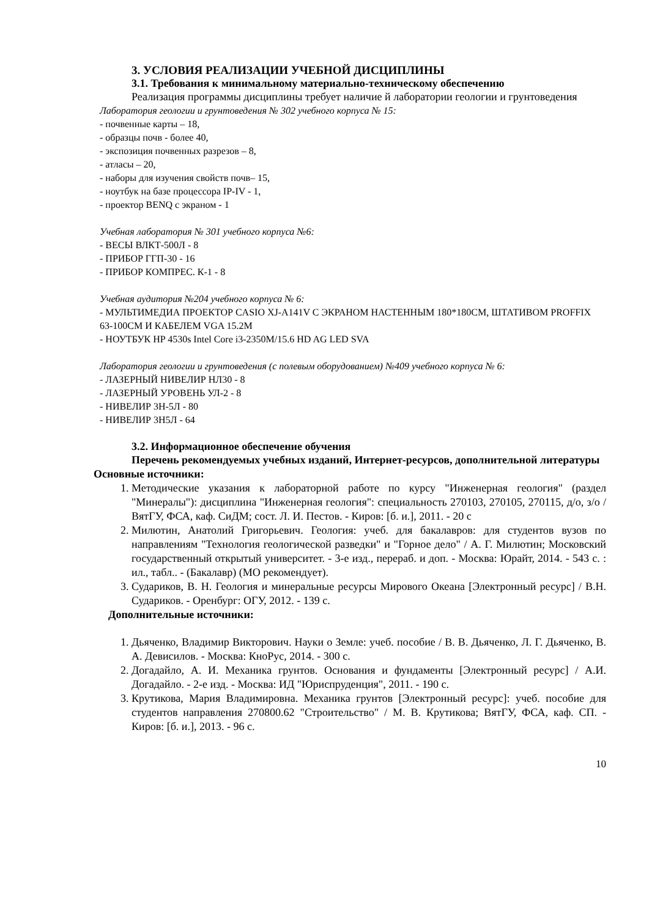3. УСЛОВИЯ РЕАЛИЗАЦИИ УЧЕБНОЙ ДИСЦИПЛИНЫ
3.1. Требования к минимальному материально-техническому обеспечению
Реализация программы дисциплины требует наличие й лаборатории геологии и грунтоведения
Лаборатория геологии и грунтоведения № 302 учебного корпуса № 15:
- почвенные карты – 18,
- образцы почв - более 40,
- экспозиция почвенных разрезов – 8,
- атласы – 20,
- наборы для изучения свойств почв– 15,
- ноутбук на базе процессора IP-IV - 1,
- проектор BENQ с экраном - 1
Учебная лаборатория № 301 учебного корпуса №6:
- ВЕСЫ ВЛКТ-500Л - 8
- ПРИБОР ГГП-30 - 16
- ПРИБОР КОМПРЕС. К-1 - 8
Учебная аудитория №204 учебного корпуса № 6:
- МУЛЬТИМЕДИА ПРОЕКТОР CASIO XJ-A141V С ЭКРАНОМ НАСТЕННЫМ 180*180СМ, ШТАТИВОМ PROFFIX 63-100CM И КАБЕЛЕМ VGA 15.2M
- НОУТБУК HP 4530s Intel Core i3-2350M/15.6 HD AG LED SVA
Лаборатория геологии и грунтоведения (с полевым оборудованием) №409 учебного корпуса № 6:
- ЛАЗЕРНЫЙ НИВЕЛИР НЛ30 - 8
- ЛАЗЕРНЫЙ УРОВЕНЬ УЛ-2 - 8
- НИВЕЛИР 3Н-5Л - 80
- НИВЕЛИР 3Н5Л - 64
3.2. Информационное обеспечение обучения
Перечень рекомендуемых учебных изданий, Интернет-ресурсов, дополнительной литературы
Основные источники:
1. Методические указания к лабораторной работе по курсу "Инженерная геология" (раздел "Минералы"): дисциплина "Инженерная геология": специальность 270103, 270105, 270115, д/о, з/о / ВятГУ, ФСА, каф. СиДМ; сост. Л. И. Пестов. - Киров: [б. и.], 2011. - 20 с
2. Милютин, Анатолий Григорьевич. Геология: учеб. для бакалавров: для студентов вузов по направлениям "Технология геологической разведки" и "Горное дело" / А. Г. Милютин; Московский государственный открытый университет. - 3-е изд., перераб. и доп. - Москва: Юрайт, 2014. - 543 с. : ил., табл.. - (Бакалавр) (МО рекомендует).
3. Судариков, В. Н. Геология и минеральные ресурсы Мирового Океана [Электронный ресурс] / В.Н. Судариков. - Оренбург: ОГУ, 2012. - 139 с.
Дополнительные источники:
1. Дьяченко, Владимир Викторович. Науки о Земле: учеб. пособие / В. В. Дьяченко, Л. Г. Дьяченко, В. А. Девисилов. - Москва: КноРус, 2014. - 300 с.
2. Догадайло, А. И. Механика грунтов. Основания и фундаменты [Электронный ресурс] / А.И. Догадайло. - 2-е изд. - Москва: ИД "Юриспруденция", 2011. - 190 с.
3. Крутикова, Мария Владимировна. Механика грунтов [Электронный ресурс]: учеб. пособие для студентов направления 270800.62 "Строительство" / М. В. Крутикова; ВятГУ, ФСА, каф. СП. - Киров: [б. и.], 2013. - 96 с.
10